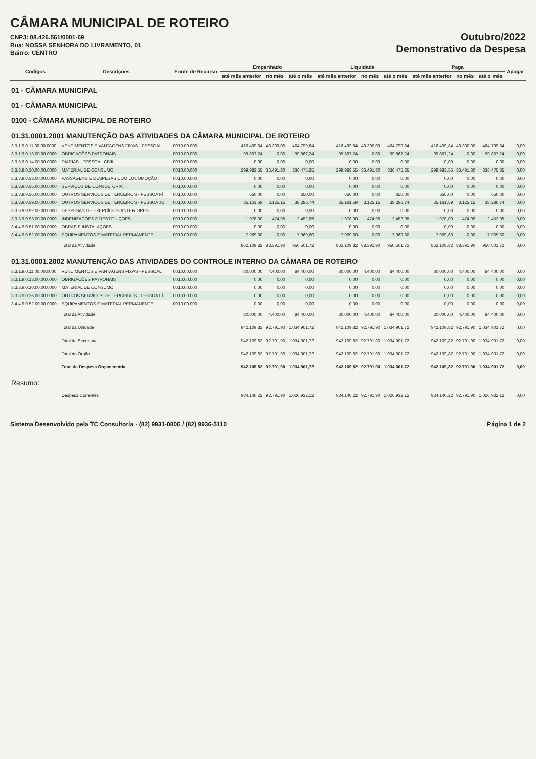CÂMARA MUNICIPAL DE ROTEIRO
CNPJ: 08.426.561/0001-69
Rua: NOSSA SENHORA DO LIVRAMENTO, 01
Bairro: CENTRO
Outubro/2022
Demonstrativo da Despesa
| Códigos | Descrições | Fonte de Recurso | Empenhado | | | Liquidada | | | Paga | | | Apagar |
| --- | --- | --- | --- | --- | --- | --- | --- | --- | --- | --- | --- | --- |
| | | | até mês anterior | no mês | até o mês | até mês anterior | no mês | até o mês | até mês anterior | no mês | até o mês | |
| 01 - CÂMARA MUNICIPAL | | | | | | | | | | | | |
| 01 - CÂMARA MUNICIPAL | | | | | | | | | | | | |
| 0100 - CÂMARA MUNICIPAL DE ROTEIRO | | | | | | | | | | | | |
| 01.31.0001.2001 MANUTENÇÃO DAS ATIVIDADES DA CÂMARA MUNICIPAL DE ROTEIRO | | | | | | | | | | | | |
| 3.3.1.9.0.11.00.00.0000 | VENCIMENTOS E VANTAGENS FIXAS - PESSOAL | 0010.00.000 | 416.499,84 | 48.300,00 | 464.799,84 | 416.499,84 | 48.300,00 | 464.799,84 | 416.499,84 | 48.300,00 | 464.799,84 | 0,00 |
| 3.3.1.9.0.13.00.00.0000 | OBRIGAÇÕES PATRONAIS | 0010.00.000 | 99.867,24 | 0,00 | 99.867,24 | 99.867,24 | 0,00 | 99.867,24 | 99.867,24 | 0,00 | 99.867,24 | 0,00 |
| 3.3.3.9.0.14.00.00.0000 | DIÁRIAS - PESSOAL CIVIL | 0010.00.000 | 0,00 | 0,00 | 0,00 | 0,00 | 0,00 | 0,00 | 0,00 | 0,00 | 0,00 | 0,00 |
| 3.3.3.9.0.30.00.00.0000 | MATERIAL DE CONSUMO | 0010.00.000 | 299.983,55 | 36.491,80 | 336.475,35 | 299.983,55 | 36.491,80 | 336.475,35 | 299.983,55 | 36.491,80 | 336.475,35 | 0,00 |
| 3.3.3.9.0.33.00.00.0000 | PASSAGENS E DESPESAS COM LOCOMOÇÃO | 0010.00.000 | 0,00 | 0,00 | 0,00 | 0,00 | 0,00 | 0,00 | 0,00 | 0,00 | 0,00 | 0,00 |
| 3.3.3.9.0.35.00.00.0000 | SERVIÇOS DE CONSULTORIA | 0010.00.000 | 0,00 | 0,00 | 0,00 | 0,00 | 0,00 | 0,00 | 0,00 | 0,00 | 0,00 | 0,00 |
| 3.3.3.9.0.36.00.00.0000 | OUTROS SERVIÇOS DE TERCEIROS - PESSOA FÍ | 0010.00.000 | 650,00 | 0,00 | 650,00 | 650,00 | 0,00 | 650,00 | 650,00 | 0,00 | 650,00 | 0,00 |
| 3.3.3.9.0.39.00.00.0000 | OUTROS SERVIÇOS DE TERCEIROS - PESSOA JU | 0010.00.000 | 35.161,59 | 3.125,15 | 38.286,74 | 35.161,59 | 3.125,15 | 38.286,74 | 35.161,59 | 3.125,15 | 38.286,74 | 0,00 |
| 3.3.3.9.0.92.00.00.0000 | DESPESAS DE EXERCÍCIOS ANTERIORES | 0010.00.000 | 0,00 | 0,00 | 0,00 | 0,00 | 0,00 | 0,00 | 0,00 | 0,00 | 0,00 | 0,00 |
| 3.3.3.9.0.93.00.00.0000 | INDENIZAÇÕES E RESTITUIÇÕES | 0010.00.000 | 1.978,00 | 474,95 | 2.452,95 | 1.978,00 | 474,95 | 2.452,95 | 1.978,00 | 474,95 | 2.452,95 | 0,00 |
| 3.4.4.9.0.51.00.00.0000 | OBRAS E INSTALAÇÕES | 0010.00.000 | 0,00 | 0,00 | 0,00 | 0,00 | 0,00 | 0,00 | 0,00 | 0,00 | 0,00 | 0,00 |
| 3.4.4.9.0.52.00.00.0000 | EQUIPAMENTOS E MATERIAL PERMANENTE | 0010.00.000 | 7.969,60 | 0,00 | 7.969,60 | 7.969,60 | 0,00 | 7.969,60 | 7.969,60 | 0,00 | 7.969,60 | 0,00 |
| | Total da Atividade | | 862.109,82 | 88.391,90 | 950.501,72 | 862.109,82 | 88.391,90 | 950.501,72 | 862.109,82 | 88.391,90 | 950.501,72 | 0,00 |
| 01.31.0001.2002 MANUTENÇÃO DAS ATIVIDADES DO CONTROLE INTERNO DA CÂMARA DE ROTEIRO | | | | | | | | | | | | |
| 3.3.1.9.0.11.00.00.0000 | VENCIMENTOS E VANTAGENS FIXAS - PESSOAL | 0010.00.000 | 80.000,00 | 4.400,00 | 84.400,00 | 80.000,00 | 4.400,00 | 84.400,00 | 80.000,00 | 4.400,00 | 84.400,00 | 0,00 |
| 3.3.1.9.0.13.00.00.0000 | OBRIGAÇÕES PATRONAIS | 0010.00.000 | 0,00 | 0,00 | 0,00 | 0,00 | 0,00 | 0,00 | 0,00 | 0,00 | 0,00 | 0,00 |
| 3.3.3.9.0.30.00.00.0000 | MATERIAL DE CONSUMO | 0010.00.000 | 0,00 | 0,00 | 0,00 | 0,00 | 0,00 | 0,00 | 0,00 | 0,00 | 0,00 | 0,00 |
| 3.3.3.9.0.36.00.00.0000 | OUTROS SERVIÇOS DE TERCEIROS - PESSOA FÍ | 0010.00.000 | 0,00 | 0,00 | 0,00 | 0,00 | 0,00 | 0,00 | 0,00 | 0,00 | 0,00 | 0,00 |
| 3.4.4.9.0.52.00.00.0000 | EQUIPAMENTOS E MATERIAL PERMANENTE | 0010.00.000 | 0,00 | 0,00 | 0,00 | 0,00 | 0,00 | 0,00 | 0,00 | 0,00 | 0,00 | 0,00 |
| | Total da Atividade | | 80.000,00 | 4.400,00 | 84.400,00 | 80.000,00 | 4.400,00 | 84.400,00 | 80.000,00 | 4.400,00 | 84.400,00 | 0,00 |
| | Total da Unidade | | 942.109,82 | 92.791,90 | 1.034.901,72 | 942.109,82 | 92.791,90 | 1.034.901,72 | 942.109,82 | 92.791,90 | 1.034.901,72 | 0,00 |
| | Total da Secretaria | | 942.109,82 | 92.791,90 | 1.034.901,72 | 942.109,82 | 92.791,90 | 1.034.901,72 | 942.109,82 | 92.791,90 | 1.034.901,72 | 0,00 |
| | Total do Órgão | | 942.109,82 | 92.791,90 | 1.034.901,72 | 942.109,82 | 92.791,90 | 1.034.901,72 | 942.109,82 | 92.791,90 | 1.034.901,72 | 0,00 |
| | Total da Despesa Orçamentária | | 942.109,82 | 92.791,90 | 1.034.901,72 | 942.109,82 | 92.791,90 | 1.034.901,72 | 942.109,82 | 92.791,90 | 1.034.901,72 | 0,00 |
| Resumo: | | | | | | | | | | | | |
| | Despesa Correntes | | 934.140,22 | 92.791,90 | 1.026.932,12 | 934.140,22 | 92.791,90 | 1.026.932,12 | 934.140,22 | 92.791,90 | 1.026.932,12 | 0,00 |
Sistema Desenvolvido pela TC Consultoria - (82) 9931-0806 / (82) 9936-5110 Página 1 de 2